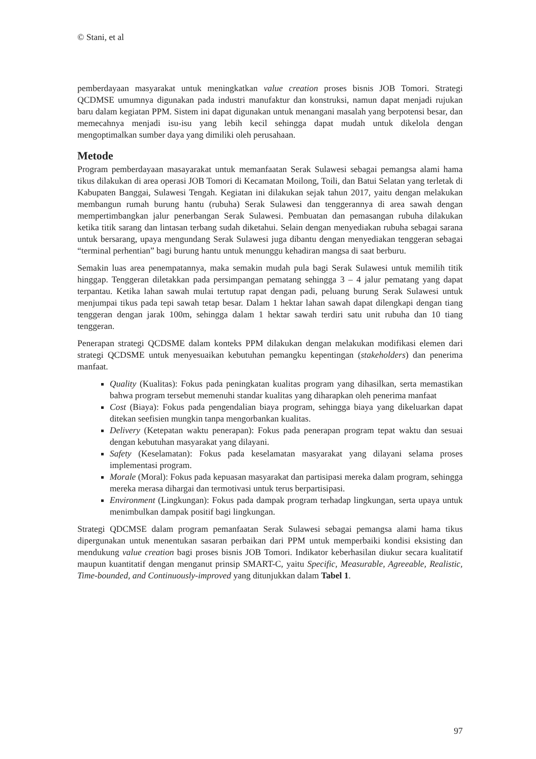© Stani, et al
pemberdayaan masyarakat untuk meningkatkan value creation proses bisnis JOB Tomori. Strategi QCDMSE umumnya digunakan pada industri manufaktur dan konstruksi, namun dapat menjadi rujukan baru dalam kegiatan PPM. Sistem ini dapat digunakan untuk menangani masalah yang berpotensi besar, dan memecahnya menjadi isu-isu yang lebih kecil sehingga dapat mudah untuk dikelola dengan mengoptimalkan sumber daya yang dimiliki oleh perusahaan.
Metode
Program pemberdayaan masayarakat untuk memanfaatan Serak Sulawesi sebagai pemangsa alami hama tikus dilakukan di area operasi JOB Tomori di Kecamatan Moilong, Toili, dan Batui Selatan yang terletak di Kabupaten Banggai, Sulawesi Tengah. Kegiatan ini dilakukan sejak tahun 2017, yaitu dengan melakukan membangun rumah burung hantu (rubuha) Serak Sulawesi dan tenggerannya di area sawah dengan mempertimbangkan jalur penerbangan Serak Sulawesi. Pembuatan dan pemasangan rubuha dilakukan ketika titik sarang dan lintasan terbang sudah diketahui. Selain dengan menyediakan rubuha sebagai sarana untuk bersarang, upaya mengundang Serak Sulawesi juga dibantu dengan menyediakan tenggeran sebagai “terminal perhentian” bagi burung hantu untuk menunggu kehadiran mangsa di saat berburu.
Semakin luas area penempatannya, maka semakin mudah pula bagi Serak Sulawesi untuk memilih titik hinggap. Tenggeran diletakkan pada persimpangan pematang sehingga 3 – 4 jalur pematang yang dapat terpantau. Ketika lahan sawah mulai tertutup rapat dengan padi, peluang burung Serak Sulawesi untuk menjumpai tikus pada tepi sawah tetap besar. Dalam 1 hektar lahan sawah dapat dilengkapi dengan tiang tenggeran dengan jarak 100m, sehingga dalam 1 hektar sawah terdiri satu unit rubuha dan 10 tiang tenggeran.
Penerapan strategi QCDSME dalam konteks PPM dilakukan dengan melakukan modifikasi elemen dari strategi QCDSME untuk menyesuaikan kebutuhan pemangku kepentingan (stakeholders) dan penerima manfaat.
Quality (Kualitas): Fokus pada peningkatan kualitas program yang dihasilkan, serta memastikan bahwa program tersebut memenuhi standar kualitas yang diharapkan oleh penerima manfaat
Cost (Biaya): Fokus pada pengendalian biaya program, sehingga biaya yang dikeluarkan dapat ditekan seefisien mungkin tanpa mengorbankan kualitas.
Delivery (Ketepatan waktu penerapan): Fokus pada penerapan program tepat waktu dan sesuai dengan kebutuhan masyarakat yang dilayani.
Safety (Keselamatan): Fokus pada keselamatan masyarakat yang dilayani selama proses implementasi program.
Morale (Moral): Fokus pada kepuasan masyarakat dan partisipasi mereka dalam program, sehingga mereka merasa dihargai dan termotivasi untuk terus berpartisipasi.
Environment (Lingkungan): Fokus pada dampak program terhadap lingkungan, serta upaya untuk menimbulkan dampak positif bagi lingkungan.
Strategi QDCMSE dalam program pemanfaatan Serak Sulawesi sebagai pemangsa alami hama tikus dipergunakan untuk menentukan sasaran perbaikan dari PPM untuk memperbaiki kondisi eksisting dan mendukung value creation bagi proses bisnis JOB Tomori. Indikator keberhasilan diukur secara kualitatif maupun kuantitatif dengan menganut prinsip SMART-C, yaitu Specific, Measurable, Agreeable, Realistic, Time-bounded, and Continuously-improved yang ditunjukkan dalam Tabel 1.
97